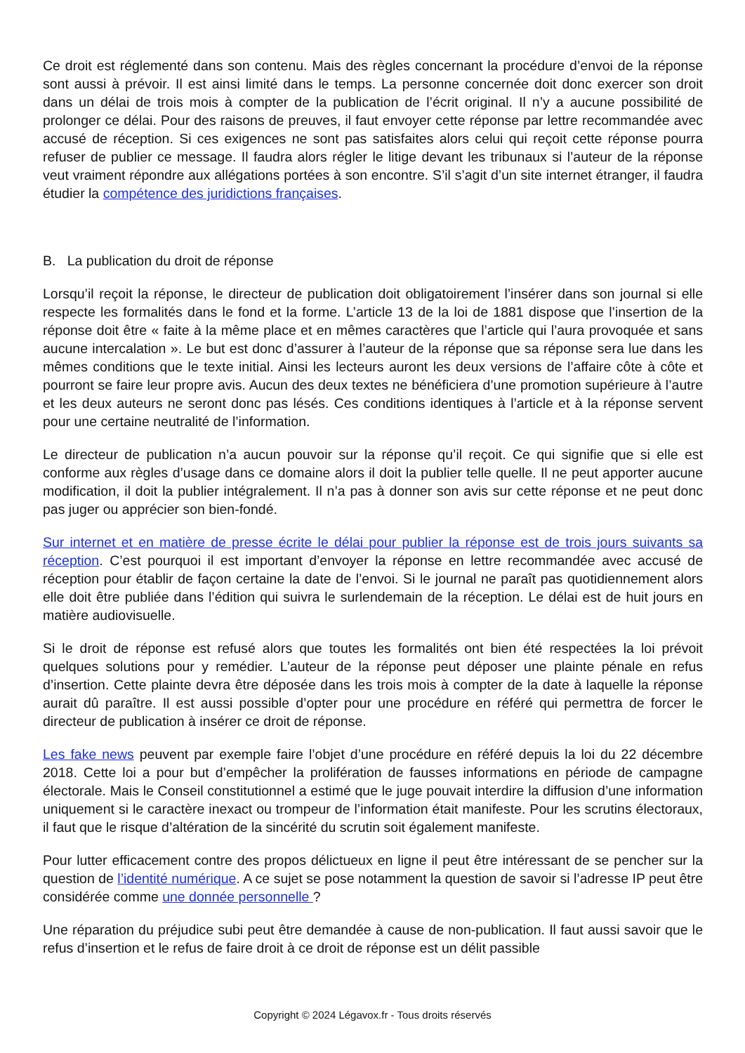Ce droit est réglementé dans son contenu. Mais des règles concernant la procédure d’envoi de la réponse sont aussi à prévoir. Il est ainsi limité dans le temps. La personne concernée doit donc exercer son droit dans un délai de trois mois à compter de la publication de l’écrit original. Il n’y a aucune possibilité de prolonger ce délai. Pour des raisons de preuves, il faut envoyer cette réponse par lettre recommandée avec accusé de réception. Si ces exigences ne sont pas satisfaites alors celui qui reçoit cette réponse pourra refuser de publier ce message. Il faudra alors régler le litige devant les tribunaux si l’auteur de la réponse veut vraiment répondre aux allégations portées à son encontre. S’il s’agit d’un site internet étranger, il faudra étudier la compétence des juridictions françaises.
B. La publication du droit de réponse
Lorsqu’il reçoit la réponse, le directeur de publication doit obligatoirement l’insérer dans son journal si elle respecte les formalités dans le fond et la forme. L’article 13 de la loi de 1881 dispose que l’insertion de la réponse doit être « faite à la même place et en mêmes caractères que l’article qui l’aura provoquée et sans aucune intercalation ». Le but est donc d’assurer à l’auteur de la réponse que sa réponse sera lue dans les mêmes conditions que le texte initial. Ainsi les lecteurs auront les deux versions de l’affaire côte à côte et pourront se faire leur propre avis. Aucun des deux textes ne bénéficiera d’une promotion supérieure à l’autre et les deux auteurs ne seront donc pas lésés. Ces conditions identiques à l’article et à la réponse servent pour une certaine neutralité de l’information.
Le directeur de publication n’a aucun pouvoir sur la réponse qu’il reçoit. Ce qui signifie que si elle est conforme aux règles d’usage dans ce domaine alors il doit la publier telle quelle. Il ne peut apporter aucune modification, il doit la publier intégralement. Il n’a pas à donner son avis sur cette réponse et ne peut donc pas juger ou apprécier son bien-fondé.
Sur internet et en matière de presse écrite le délai pour publier la réponse est de trois jours suivants sa réception. C’est pourquoi il est important d’envoyer la réponse en lettre recommandée avec accusé de réception pour établir de façon certaine la date de l’envoi. Si le journal ne paraît pas quotidiennement alors elle doit être publiée dans l’édition qui suivra le surlendemain de la réception. Le délai est de huit jours en matière audiovisuelle.
Si le droit de réponse est refusé alors que toutes les formalités ont bien été respectées la loi prévoit quelques solutions pour y remédier. L’auteur de la réponse peut déposer une plainte pénale en refus d’insertion. Cette plainte devra être déposée dans les trois mois à compter de la date à laquelle la réponse aurait dû paraître. Il est aussi possible d’opter pour une procédure en référé qui permettra de forcer le directeur de publication à insérer ce droit de réponse.
Les fake news peuvent par exemple faire l’objet d’une procédure en référé depuis la loi du 22 décembre 2018. Cette loi a pour but d’empêcher la prolifération de fausses informations en période de campagne électorale. Mais le Conseil constitutionnel a estimé que le juge pouvait interdire la diffusion d’une information uniquement si le caractère inexact ou trompeur de l’information était manifeste. Pour les scrutins électoraux, il faut que le risque d’altération de la sincérité du scrutin soit également manifeste.
Pour lutter efficacement contre des propos délictueux en ligne il peut être intéressant de se pencher sur la question de l’identité numérique. A ce sujet se pose notamment la question de savoir si l’adresse IP peut être considérée comme une donnée personnelle ?
Une réparation du préjudice subi peut être demandée à cause de non-publication. Il faut aussi savoir que le refus d’insertion et le refus de faire droit à ce droit de réponse est un délit passible
Copyright © 2024 Légavox.fr - Tous droits réservés